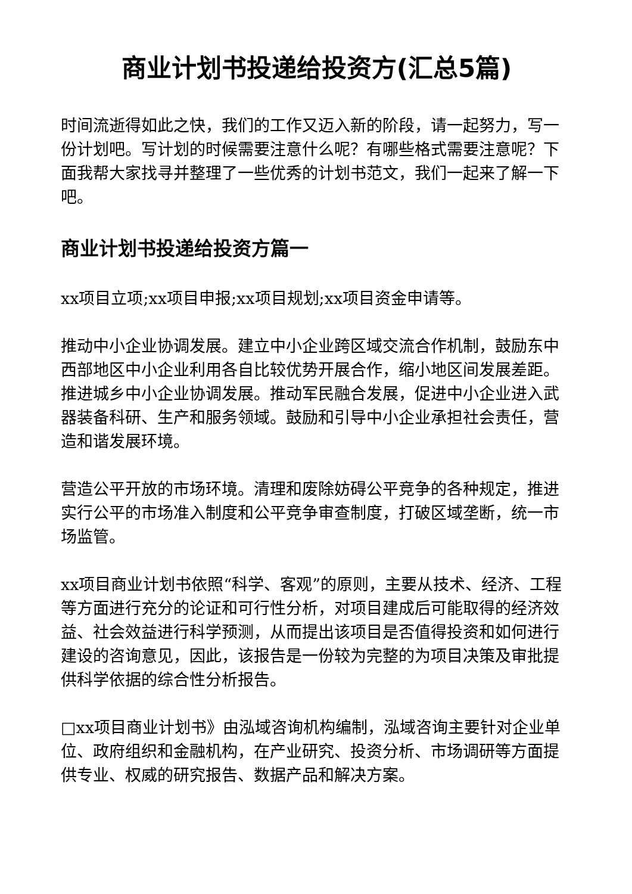商业计划书投递给投资方(汇总5篇)
时间流逝得如此之快，我们的工作又迈入新的阶段，请一起努力，写一份计划吧。写计划的时候需要注意什么呢？有哪些格式需要注意呢？下面我帮大家找寻并整理了一些优秀的计划书范文，我们一起来了解一下吧。
商业计划书投递给投资方篇一
xx项目立项;xx项目申报;xx项目规划;xx项目资金申请等。
推动中小企业协调发展。建立中小企业跨区域交流合作机制，鼓励东中西部地区中小企业利用各自比较优势开展合作，缩小地区间发展差距。推进城乡中小企业协调发展。推动军民融合发展，促进中小企业进入武器装备科研、生产和服务领域。鼓励和引导中小企业承担社会责任，营造和谐发展环境。
营造公平开放的市场环境。清理和废除妨碍公平竞争的各种规定，推进实行公平的市场准入制度和公平竞争审查制度，打破区域垄断，统一市场监管。
xx项目商业计划书依照“科学、客观”的原则，主要从技术、经济、工程等方面进行充分的论证和可行性分析，对项目建成后可能取得的经济效益、社会效益进行科学预测，从而提出该项目是否值得投资和如何进行建设的咨询意见，因此，该报告是一份较为完整的为项目决策及审批提供科学依据的综合性分析报告。
□xx项目商业计划书》由泓域咨询机构编制，泓域咨询主要针对企业单位、政府组织和金融机构，在产业研究、投资分析、市场调研等方面提供专业、权威的研究报告、数据产品和解决方案。